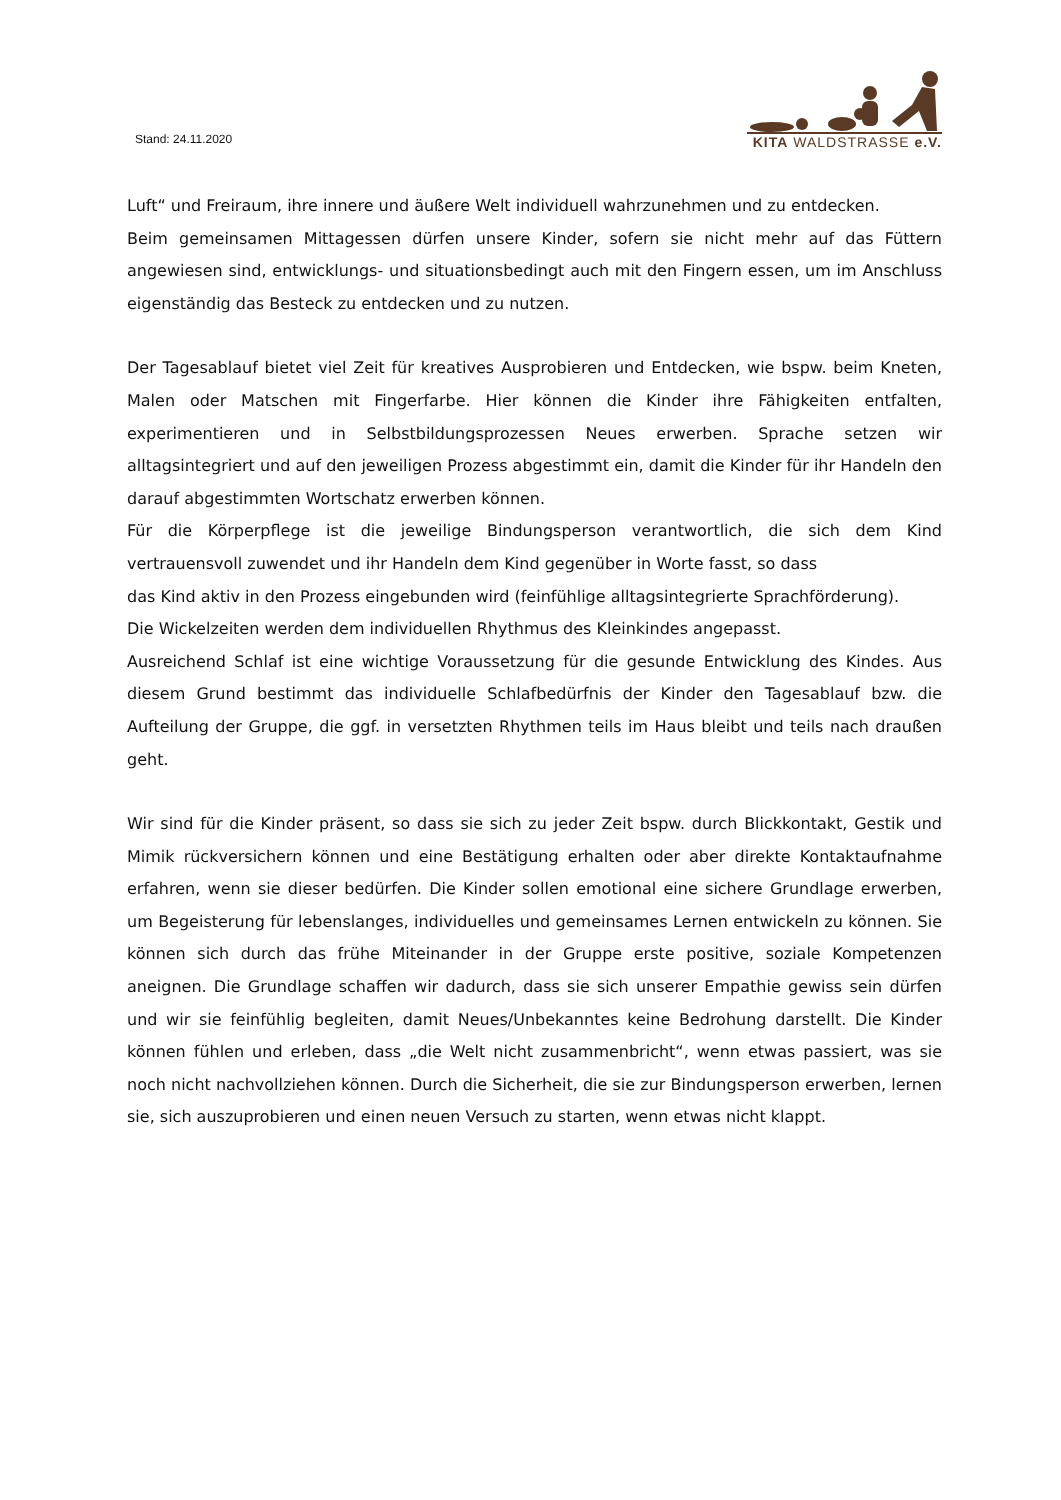Stand: 24.11.2020
KITA WALDSTRASSE e.V.
Luft“ und Freiraum, ihre innere und äußere Welt individuell wahrzunehmen und zu entdecken.
Beim gemeinsamen Mittagessen dürfen unsere Kinder, sofern sie nicht mehr auf das Füttern angewiesen sind, entwicklungs- und situationsbedingt auch mit den Fingern essen, um im Anschluss eigenständig das Besteck zu entdecken und zu nutzen.
Der Tagesablauf bietet viel Zeit für kreatives Ausprobieren und Entdecken, wie bspw. beim Kneten, Malen oder Matschen mit Fingerfarbe. Hier können die Kinder ihre Fähigkeiten entfalten, experimentieren und in Selbstbildungsprozessen Neues erwerben. Sprache setzen wir alltagsintegriert und auf den jeweiligen Prozess abgestimmt ein, damit die Kinder für ihr Handeln den darauf abgestimmten Wortschatz erwerben können.
Für die Körperpflege ist die jeweilige Bindungsperson verantwortlich, die sich dem Kind vertrauensvoll zuwendet und ihr Handeln dem Kind gegenüber in Worte fasst, so dass
das Kind aktiv in den Prozess eingebunden wird (feinfühlige alltagsintegrierte Sprachförderung).
Die Wickelzeiten werden dem individuellen Rhythmus des Kleinkindes angepasst.
Ausreichend Schlaf ist eine wichtige Voraussetzung für die gesunde Entwicklung des Kindes. Aus diesem Grund bestimmt das individuelle Schlafbedürfnis der Kinder den Tagesablauf bzw. die Aufteilung der Gruppe, die ggf. in versetzten Rhythmen teils im Haus bleibt und teils nach draußen geht.
Wir sind für die Kinder präsent, so dass sie sich zu jeder Zeit bspw. durch Blickkontakt, Gestik und Mimik rückversichern können und eine Bestätigung erhalten oder aber direkte Kontaktaufnahme erfahren, wenn sie dieser bedürfen. Die Kinder sollen emotional eine sichere Grundlage erwerben, um Begeisterung für lebenslanges, individuelles und gemeinsames Lernen entwickeln zu können. Sie können sich durch das frühe Miteinander in der Gruppe erste positive, soziale Kompetenzen aneignen. Die Grundlage schaffen wir dadurch, dass sie sich unserer Empathie gewiss sein dürfen und wir sie feinfühlig begleiten, damit Neues/Unbekanntes keine Bedrohung darstellt. Die Kinder können fühlen und erleben, dass „die Welt nicht zusammenbricht“, wenn etwas passiert, was sie noch nicht nachvollziehen können. Durch die Sicherheit, die sie zur Bindungsperson erwerben, lernen sie, sich auszuprobieren und einen neuen Versuch zu starten, wenn etwas nicht klappt.